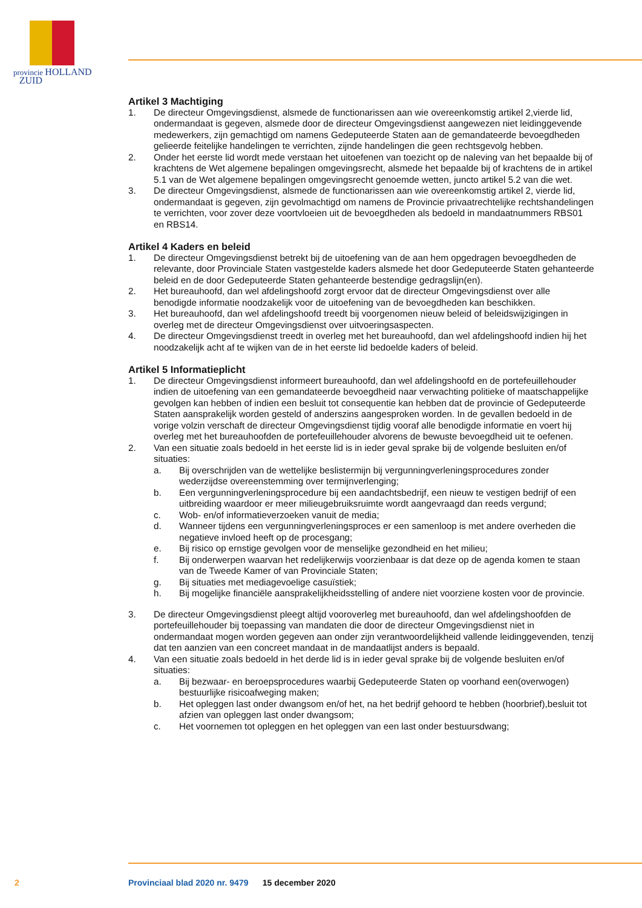provincie HOLLAND
ZUID
Artikel 3 Machtiging
1. De directeur Omgevingsdienst, alsmede de functionarissen aan wie overeenkomstig artikel 2,vierde lid, ondermandaat is gegeven, alsmede door de directeur Omgevingsdienst aangewezen niet leidinggevende medewerkers, zijn gemachtigd om namens Gedeputeerde Staten aan de gemandateerde bevoegdheden gelieerde feitelijke handelingen te verrichten, zijnde handelingen die geen rechtsgevolg hebben.
2. Onder het eerste lid wordt mede verstaan het uitoefenen van toezicht op de naleving van het bepaalde bij of krachtens de Wet algemene bepalingen omgevingsrecht, alsmede het bepaalde bij of krachtens de in artikel 5.1 van de Wet algemene bepalingen omgevingsrecht genoemde wetten, juncto artikel 5.2 van die wet.
3. De directeur Omgevingsdienst, alsmede de functionarissen aan wie overeenkomstig artikel 2, vierde lid, ondermandaat is gegeven, zijn gevolmachtigd om namens de Provincie privaatrechtelijke rechtshandelingen te verrichten, voor zover deze voortvloeien uit de bevoegdheden als bedoeld in mandaatnummers RBS01 en RBS14.
Artikel 4 Kaders en beleid
1. De directeur Omgevingsdienst betrekt bij de uitoefening van de aan hem opgedragen bevoegdheden de relevante, door Provinciale Staten vastgestelde kaders alsmede het door Gedeputeerde Staten gehanteerde beleid en de door Gedeputeerde Staten gehanteerde bestendige gedragslijn(en).
2. Het bureauhoofd, dan wel afdelingshoofd zorgt ervoor dat de directeur Omgevingsdienst over alle benodigde informatie noodzakelijk voor de uitoefening van de bevoegdheden kan beschikken.
3. Het bureauhoofd, dan wel afdelingshoofd treedt bij voorgenomen nieuw beleid of beleidswijzigingen in overleg met de directeur Omgevingsdienst over uitvoeringsaspecten.
4. De directeur Omgevingsdienst treedt in overleg met het bureauhoofd, dan wel afdelingshoofd indien hij het noodzakelijk acht af te wijken van de in het eerste lid bedoelde kaders of beleid.
Artikel 5 Informatieplicht
1. De directeur Omgevingsdienst informeert bureauhoofd, dan wel afdelingshoofd en de portefeuillehouder indien de uitoefening van een gemandateerde bevoegdheid naar verwachting politieke of maatschappelijke gevolgen kan hebben of indien een besluit tot consequentie kan hebben dat de provincie of Gedeputeerde Staten aansprakelijk worden gesteld of anderszins aangesproken worden. In de gevallen bedoeld in de vorige volzin verschaft de directeur Omgevingsdienst tijdig vooraf alle benodigde informatie en voert hij overleg met het bureauhoofden de portefeuillehouder alvorens de bewuste bevoegdheid uit te oefenen.
2. Van een situatie zoals bedoeld in het eerste lid is in ieder geval sprake bij de volgende besluiten en/of situaties:
a. Bij overschrijden van de wettelijke beslistermijn bij vergunningverleningsprocedures zonder wederzijdse overeenstemming over termijnverlenging;
b. Een vergunningverleningsprocedure bij een aandachtsbedrijf, een nieuw te vestigen bedrijf of een uitbreiding waardoor er meer milieugebruiksruimte wordt aangevraagd dan reeds vergund;
c. Wob- en/of informatieverzoeken vanuit de media;
d. Wanneer tijdens een vergunningverleningsproces er een samenloop is met andere overheden die negatieve invloed heeft op de procesgang;
e. Bij risico op ernstige gevolgen voor de menselijke gezondheid en het milieu;
f. Bij onderwerpen waarvan het redelijkerwijs voorzienbaar is dat deze op de agenda komen te staan van de Tweede Kamer of van Provinciale Staten;
g. Bij situaties met mediagevoelige casuïstiek;
h. Bij mogelijke financiële aansprakelijkheidsstelling of andere niet voorziene kosten voor de provincie.
3. De directeur Omgevingsdienst pleegt altijd vooroverleg met bureauhoofd, dan wel afdelingshoofden de portefeuillehouder bij toepassing van mandaten die door de directeur Omgevingsdienst niet in ondermandaat mogen worden gegeven aan onder zijn verantwoordelijkheid vallende leidinggevenden, tenzij dat ten aanzien van een concreet mandaat in de mandaatlijst anders is bepaald.
4. Van een situatie zoals bedoeld in het derde lid is in ieder geval sprake bij de volgende besluiten en/of situaties:
a. Bij bezwaar- en beroepsprocedures waarbij Gedeputeerde Staten op voorhand een(overwogen) bestuurlijke risicoafweging maken;
b. Het opleggen last onder dwangsom en/of het, na het bedrijf gehoord te hebben (hoorbrief),besluit tot afzien van opleggen last onder dwangsom;
c. Het voornemen tot opleggen en het opleggen van een last onder bestuursdwang;
2 Provinciaal blad 2020 nr. 9479 15 december 2020